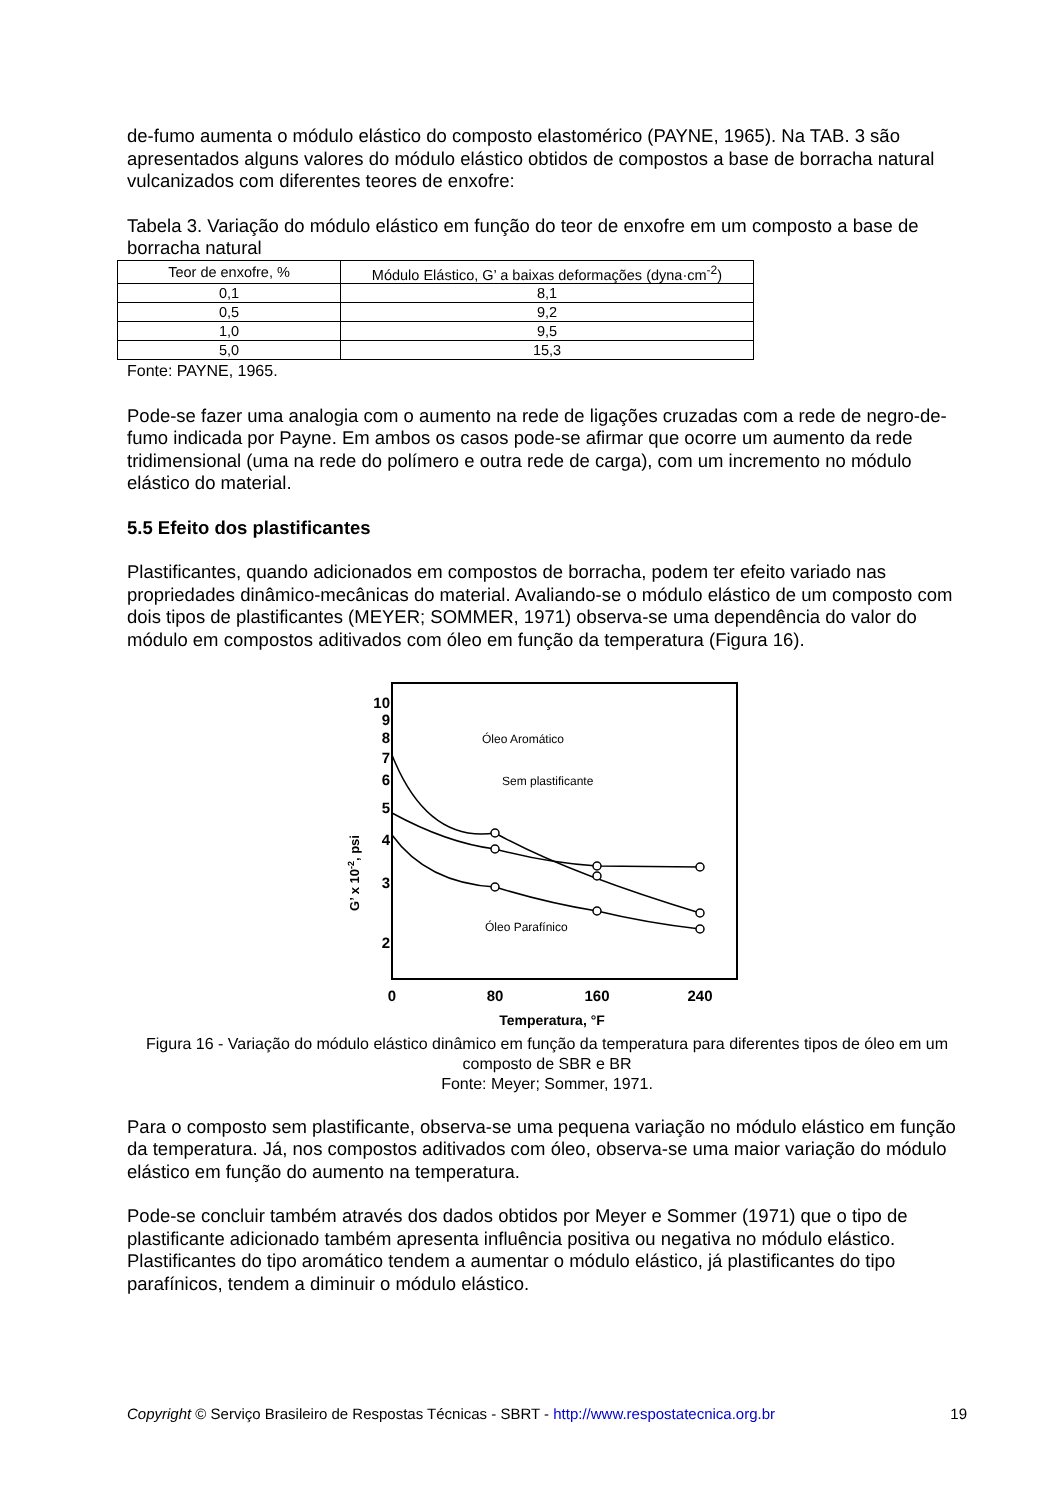de-fumo aumenta o módulo elástico do composto elastomérico (PAYNE, 1965). Na TAB. 3 são apresentados alguns valores do módulo elástico obtidos de compostos a base de borracha natural vulcanizados com diferentes teores de enxofre:
Tabela 3. Variação do módulo elástico em função do teor de enxofre em um composto a base de borracha natural
| Teor de enxofre, % | Módulo Elástico, G’ a baixas deformações (dyna·cm<sup>-2</sup>) |
| --- | --- |
| 0,1 | 8,1 |
| 0,5 | 9,2 |
| 1,0 | 9,5 |
| 5,0 | 15,3 |
Fonte: PAYNE, 1965.
Pode-se fazer uma analogia com o aumento na rede de ligações cruzadas com a rede de negro-de-fumo indicada por Payne. Em ambos os casos pode-se afirmar que ocorre um aumento da rede tridimensional (uma na rede do polímero e outra rede de carga), com um incremento no módulo elástico do material.
5.5 Efeito dos plastificantes
Plastificantes, quando adicionados em compostos de borracha, podem ter efeito variado nas propriedades dinâmico-mecânicas do material. Avaliando-se o módulo elástico de um composto com dois tipos de plastificantes (MEYER; SOMMER, 1971) observa-se uma dependência do valor do módulo em compostos aditivados com óleo em função da temperatura (Figura 16).
10
9
8
7
6
5
4
3
2
0
80
160
240
Temperatura, °F
G’ x 10-2, psi
Óleo Aromático
Sem plastificante
Óleo Parafínico
Figura 16 - Variação do módulo elástico dinâmico em função da temperatura para diferentes tipos de óleo em um composto de SBR e BR
Fonte: Meyer; Sommer, 1971.
Para o composto sem plastificante, observa-se uma pequena variação no módulo elástico em função da temperatura. Já, nos compostos aditivados com óleo, observa-se uma maior variação do módulo elástico em função do aumento na temperatura.
Pode-se concluir também através dos dados obtidos por Meyer e Sommer (1971) que o tipo de plastificante adicionado também apresenta influência positiva ou negativa no módulo elástico. Plastificantes do tipo aromático tendem a aumentar o módulo elástico, já plastificantes do tipo parafínicos, tendem a diminuir o módulo elástico.
Copyright © Serviço Brasileiro de Respostas Técnicas - SBRT - http://www.respostatecnica.org.br 19